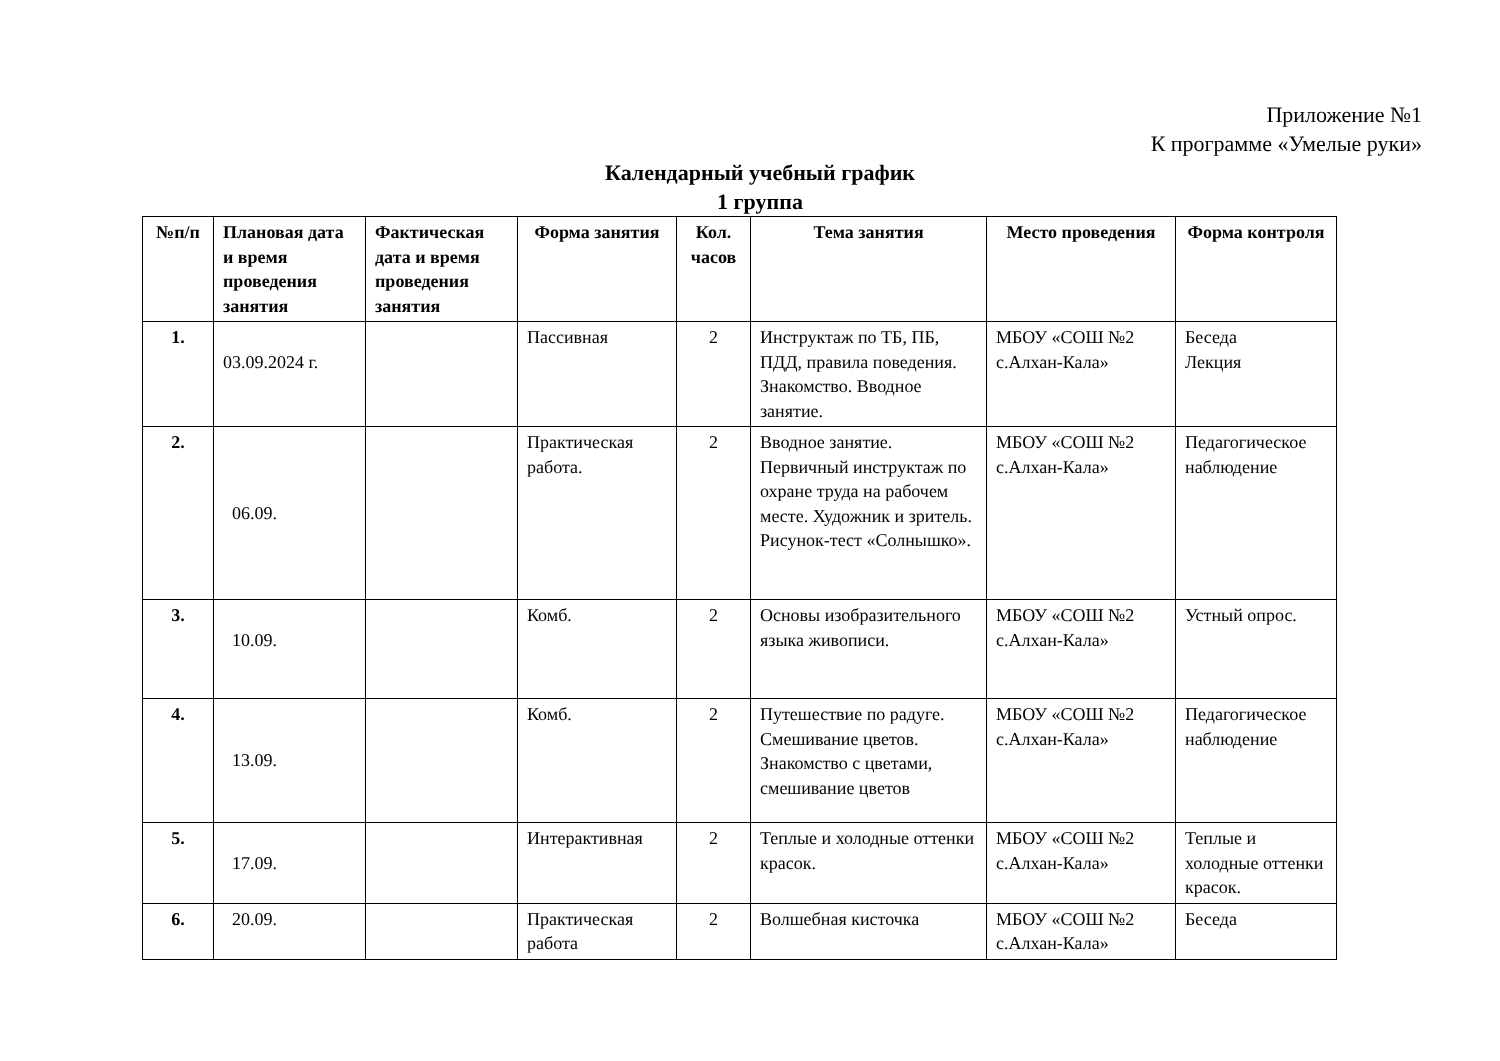Приложение №1
К программе «Умелые руки»
Календарный учебный график
1 группа
| №п/п | Плановая дата и время проведения занятия | Фактическая дата и время проведения занятия | Форма занятия | Кол. часов | Тема занятия | Место проведения | Форма контроля |
| --- | --- | --- | --- | --- | --- | --- | --- |
| 1. | 03.09.2024 г. | | Пассивная | 2 | Инструктаж по ТБ, ПБ, ПДД, правила поведения. Знакомство. Вводное занятие. | МБОУ «СОШ №2 с.Алхан-Кала» | Беседа Лекция |
| 2. | 06.09. | | Практическая работа. | 2 | Вводное занятие. Первичный инструктаж по охране труда на рабочем месте. Художник и зритель. Рисунок-тест «Солнышко». | МБОУ «СОШ №2 с.Алхан-Кала» | Педагогическое наблюдение |
| 3. | 10.09. | | Комб. | 2 | Основы изобразительного языка живописи. | МБОУ «СОШ №2 с.Алхан-Кала» | Устный опрос. |
| 4. | 13.09. | | Комб. | 2 | Путешествие по радуге. Смешивание цветов. Знакомство с цветами, смешивание цветов | МБОУ «СОШ №2 с.Алхан-Кала» | Педагогическое наблюдение |
| 5. | 17.09. | | Интерактивная | 2 | Теплые и холодные оттенки красок. | МБОУ «СОШ №2 с.Алхан-Кала» | Теплые и холодные оттенки красок. |
| 6. | 20.09. | | Практическая работа | 2 | Волшебная кисточка | МБОУ «СОШ №2 с.Алхан-Кала» | Беседа |